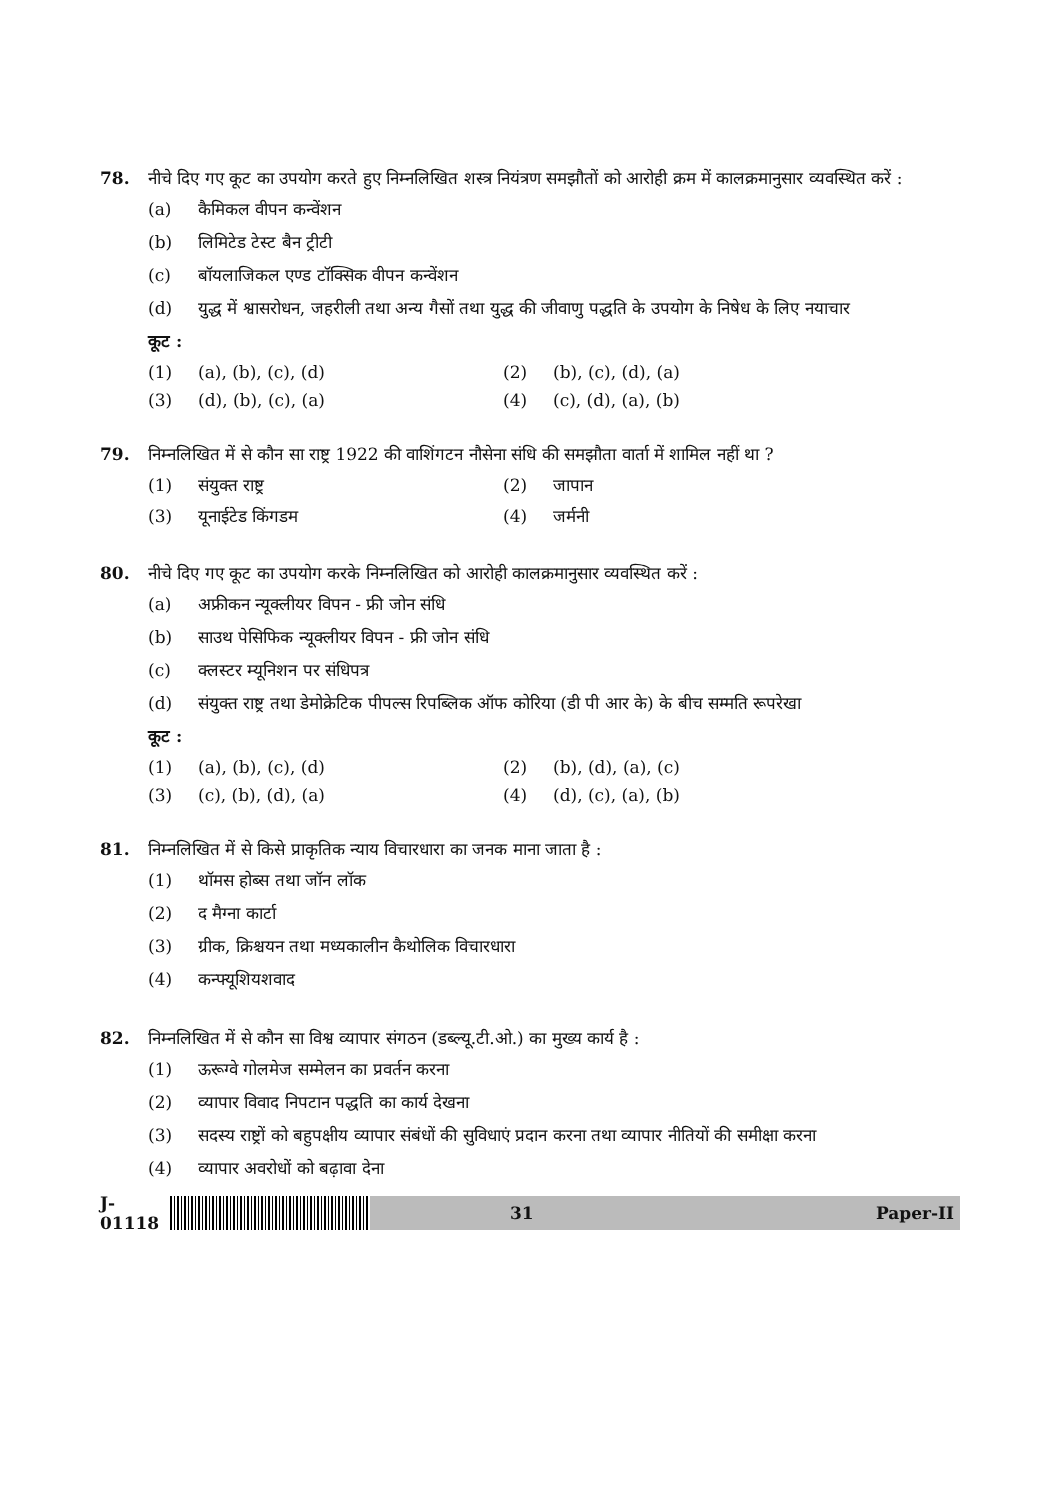78. नीचे दिए गए कूट का उपयोग करते हुए निम्नलिखित शस्त्र नियंत्रण समझौतों को आरोही क्रम में कालक्रमानुसार व्यवस्थित करें :
(a) कैमिकल वीपन कन्वेंशन
(b) लिमिटेड टेस्ट बैन ट्रीटी
(c) बॉयलाजिकल एण्ड टॉक्सिक वीपन कन्वेंशन
(d) युद्ध में श्वासरोधन, जहरीली तथा अन्य गैसों तथा युद्ध की जीवाणु पद्धति के उपयोग के निषेध के लिए नयाचार
कूट :
(1) (a), (b), (c), (d) (2) (b), (c), (d), (a)
(3) (d), (b), (c), (a) (4) (c), (d), (a), (b)
79. निम्नलिखित में से कौन सा राष्ट्र 1922 की वाशिंगटन नौसेना संधि की समझौता वार्ता में शामिल नहीं था ?
(1) संयुक्त राष्ट्र (2) जापान
(3) यूनाईटेड किंगडम (4) जर्मनी
80. नीचे दिए गए कूट का उपयोग करके निम्नलिखित को आरोही कालक्रमानुसार व्यवस्थित करें :
(a) अफ्रीकन न्यूक्लीयर विपन - फ्री जोन संधि
(b) साउथ पेसिफिक न्यूक्लीयर विपन - फ्री जोन संधि
(c) क्लस्टर म्यूनिशन पर संधिपत्र
(d) संयुक्त राष्ट्र तथा डेमोक्रेटिक पीपल्स रिपब्लिक ऑफ कोरिया (डी पी आर के) के बीच सम्मति रूपरेखा
कूट :
(1) (a), (b), (c), (d) (2) (b), (d), (a), (c)
(3) (c), (b), (d), (a) (4) (d), (c), (a), (b)
81. निम्नलिखित में से किसे प्राकृतिक न्याय विचारधारा का जनक माना जाता है :
(1) थॉमस होब्स तथा जॉन लॉक
(2) द मैग्ना कार्टा
(3) ग्रीक, क्रिश्चयन तथा मध्यकालीन कैथोलिक विचारधारा
(4) कन्फ्यूशियशवाद
82. निम्नलिखित में से कौन सा विश्व व्यापार संगठन (डब्ल्यू.टी.ओ.) का मुख्य कार्य है :
(1) ऊरूग्वे गोलमेज सम्मेलन का प्रवर्तन करना
(2) व्यापार विवाद निपटान पद्धति का कार्य देखना
(3) सदस्य राष्ट्रों को बहुपक्षीय व्यापार संबंधों की सुविधाएं प्रदान करना तथा व्यापार नीतियों की समीक्षा करना
(4) व्यापार अवरोधों को बढ़ावा देना
J-01118
31 Paper-II